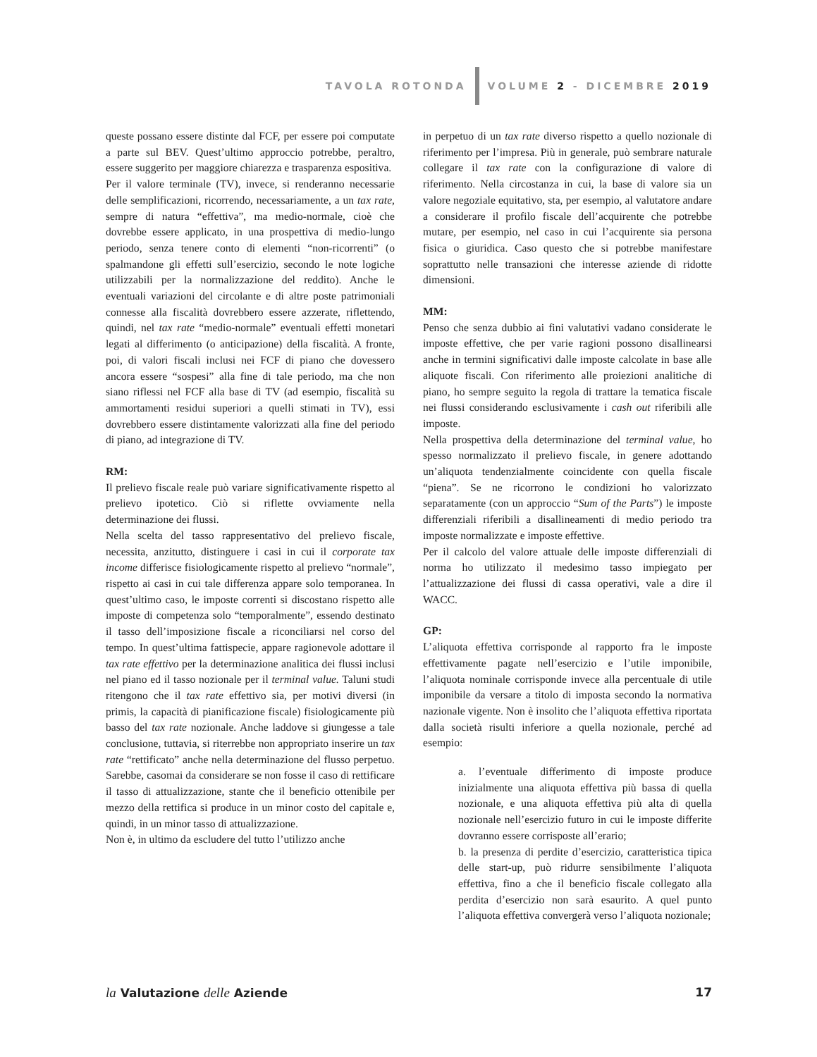TAVOLA ROTONDA VOLUME 2 - DICEMBRE 2019
queste possano essere distinte dal FCF, per essere poi computate a parte sul BEV. Quest’ultimo approccio potrebbe, peraltro, essere suggerito per maggiore chiarezza e trasparenza espositiva.
Per il valore terminale (TV), invece, si renderanno necessarie delle semplificazioni, ricorrendo, necessariamente, a un tax rate, sempre di natura “effettiva”, ma medio-normale, cioè che dovrebbe essere applicato, in una prospettiva di medio-lungo periodo, senza tenere conto di elementi “non-ricorrenti” (o spalmandone gli effetti sull’esercizio, secondo le note logiche utilizzabili per la normalizzazione del reddito). Anche le eventuali variazioni del circolante e di altre poste patrimoniali connesse alla fiscalità dovrebbero essere azzerate, riflettendo, quindi, nel tax rate “medio-normale” eventuali effetti monetari legati al differimento (o anticipazione) della fiscalità. A fronte, poi, di valori fiscali inclusi nei FCF di piano che dovessero ancora essere “sospesi” alla fine di tale periodo, ma che non siano riflessi nel FCF alla base di TV (ad esempio, fiscalità su ammortamenti residui superiori a quelli stimati in TV), essi dovrebbero essere distintamente valorizzati alla fine del periodo di piano, ad integrazione di TV.
RM:
Il prelievo fiscale reale può variare significativamente rispetto al prelievo ipotetico. Ciò si riflette ovviamente nella determinazione dei flussi.
Nella scelta del tasso rappresentativo del prelievo fiscale, necessita, anzitutto, distinguere i casi in cui il corporate tax income differisce fisiologicamente rispetto al prelievo “normale”, rispetto ai casi in cui tale differenza appare solo temporanea. In quest’ultimo caso, le imposte correnti si discostano rispetto alle imposte di competenza solo “temporalmente”, essendo destinato il tasso dell’imposizione fiscale a riconciliarsi nel corso del tempo. In quest’ultima fattispecie, appare ragionevole adottare il tax rate effettivo per la determinazione analitica dei flussi inclusi nel piano ed il tasso nozionale per il terminal value. Taluni studi ritengono che il tax rate effettivo sia, per motivi diversi (in primis, la capacità di pianificazione fiscale) fisiologicamente più basso del tax rate nozionale. Anche laddove si giungesse a tale conclusione, tuttavia, si riterrebbe non appropriato inserire un tax rate “rettificato” anche nella determinazione del flusso perpetuo. Sarebbe, casomai da considerare se non fosse il caso di rettificare il tasso di attualizzazione, stante che il beneficio ottenibile per mezzo della rettifica si produce in un minor costo del capitale e, quindi, in un minor tasso di attualizzazione.
Non è, in ultimo da escludere del tutto l’utilizzo anche
in perpetuo di un tax rate diverso rispetto a quello nozionale di riferimento per l’impresa. Più in generale, può sembrare naturale collegare il tax rate con la configurazione di valore di riferimento. Nella circostanza in cui, la base di valore sia un valore negoziale equitativo, sta, per esempio, al valutatore andare a considerare il profilo fiscale dell’acquirente che potrebbe mutare, per esempio, nel caso in cui l’acquirente sia persona fisica o giuridica. Caso questo che si potrebbe manifestare soprattutto nelle transazioni che interesse aziende di ridotte dimensioni.
MM:
Penso che senza dubbio ai fini valutativi vadano considerate le imposte effettive, che per varie ragioni possono disallinearsi anche in termini significativi dalle imposte calcolate in base alle aliquote fiscali. Con riferimento alle proiezioni analitiche di piano, ho sempre seguito la regola di trattare la tematica fiscale nei flussi considerando esclusivamente i cash out riferibili alle imposte.
Nella prospettiva della determinazione del terminal value, ho spesso normalizzato il prelievo fiscale, in genere adottando un’aliquota tendenzialmente coincidente con quella fiscale “piena”. Se ne ricorrono le condizioni ho valorizzato separatamente (con un approccio “Sum of the Parts”) le imposte differenziali riferibili a disallineamenti di medio periodo tra imposte normalizzate e imposte effettive.
Per il calcolo del valore attuale delle imposte differenziali di norma ho utilizzato il medesimo tasso impiegato per l’attualizzazione dei flussi di cassa operativi, vale a dire il WACC.
GP:
L’aliquota effettiva corrisponde al rapporto fra le imposte effettivamente pagate nell’esercizio e l’utile imponibile, l’aliquota nominale corrisponde invece alla percentuale di utile imponibile da versare a titolo di imposta secondo la normativa nazionale vigente. Non è insolito che l’aliquota effettiva riportata dalla società risulti inferiore a quella nozionale, perché ad esempio:
a. l’eventuale differimento di imposte produce inizialmente una aliquota effettiva più bassa di quella nozionale, e una aliquota effettiva più alta di quella nozionale nell’esercizio futuro in cui le imposte differite dovranno essere corrisposte all’erario;
b. la presenza di perdite d’esercizio, caratteristica tipica delle start-up, può ridurre sensibilmente l’aliquota effettiva, fino a che il beneficio fiscale collegato alla perdita d’esercizio non sarà esaurito. A quel punto l’aliquota effettiva convergerà verso l’aliquota nozionale;
la Valutazione delle Aziende 17